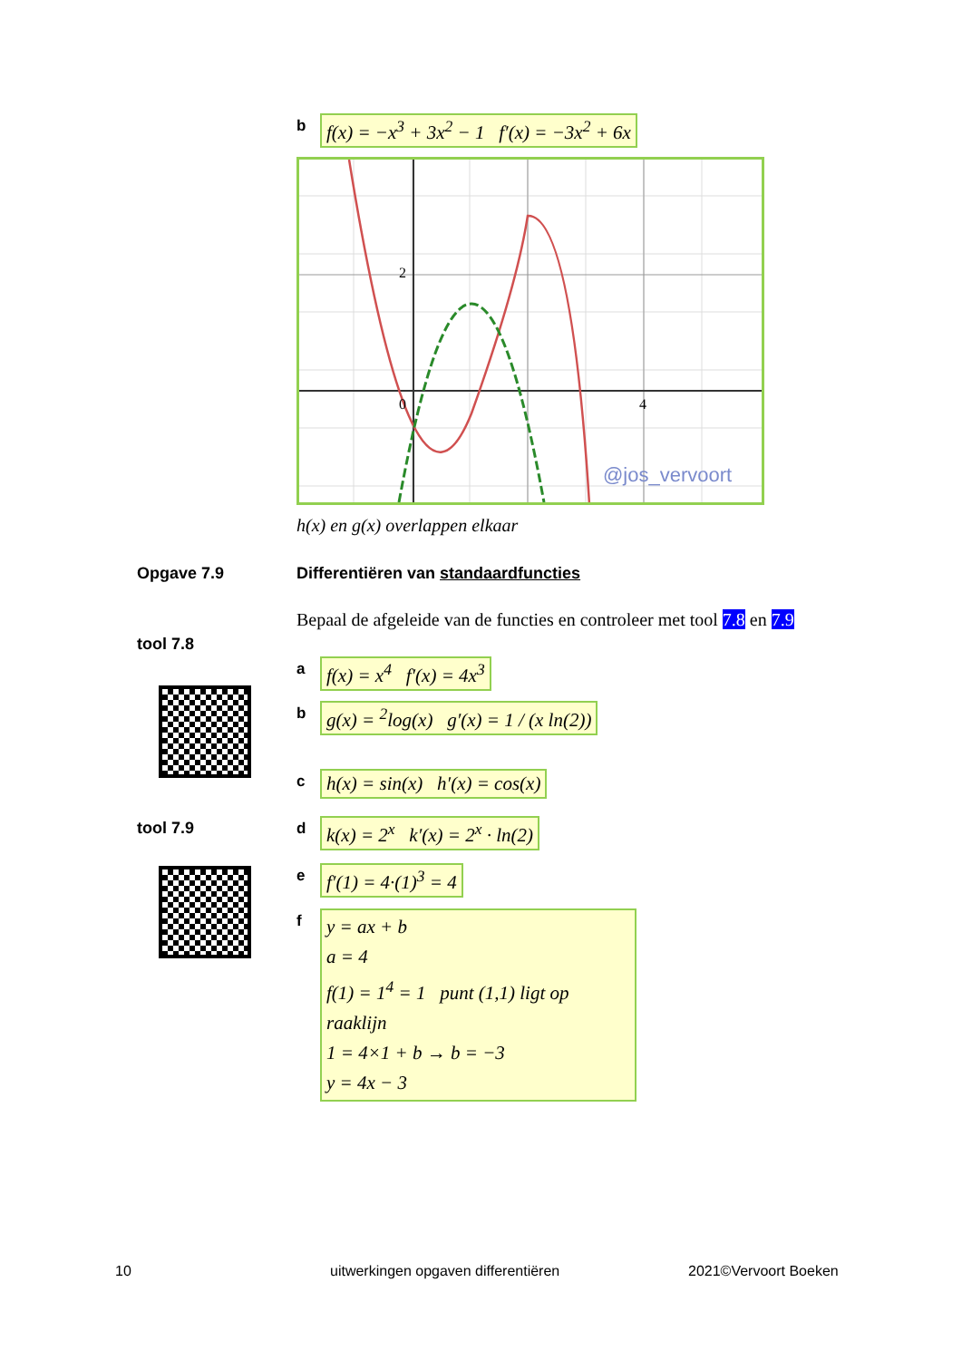bf(x) = −x<sup>3</sup> + 3x<sup>2</sup> − 1 f′(x) = −3x<sup>2</sup> + 6x
2
0
4
@jos_vervoort
h(x) en g(x) overlappen elkaar
Opgave 7.9
Differentiëren van standaardfuncties
Bepaal de afgeleide van de functies en controleer met tool 7.8 en 7.9
tool 7.8
tool 7.9
af(x) = x<sup>4</sup> f′(x) = 4x<sup>3</sup>
bg(x) = <sup>2</sup>log(x) g′(x) = 1 / (x ln(2))
ch(x) = sin(x) h′(x) = cos(x)
dk(x) = 2<sup>x</sup> k′(x) = 2<sup>x</sup> · ln(2)
ef′(1) = 4·(1)<sup>3</sup> = 4
fy = ax + b
a = 4
f(1) = 1<sup>4</sup> = 1 punt (1,1) ligt op raaklijn
1 = 4×1 + b → b = −3
y = 4x − 3
10
uitwerkingen opgaven differentiëren
2021©Vervoort Boeken